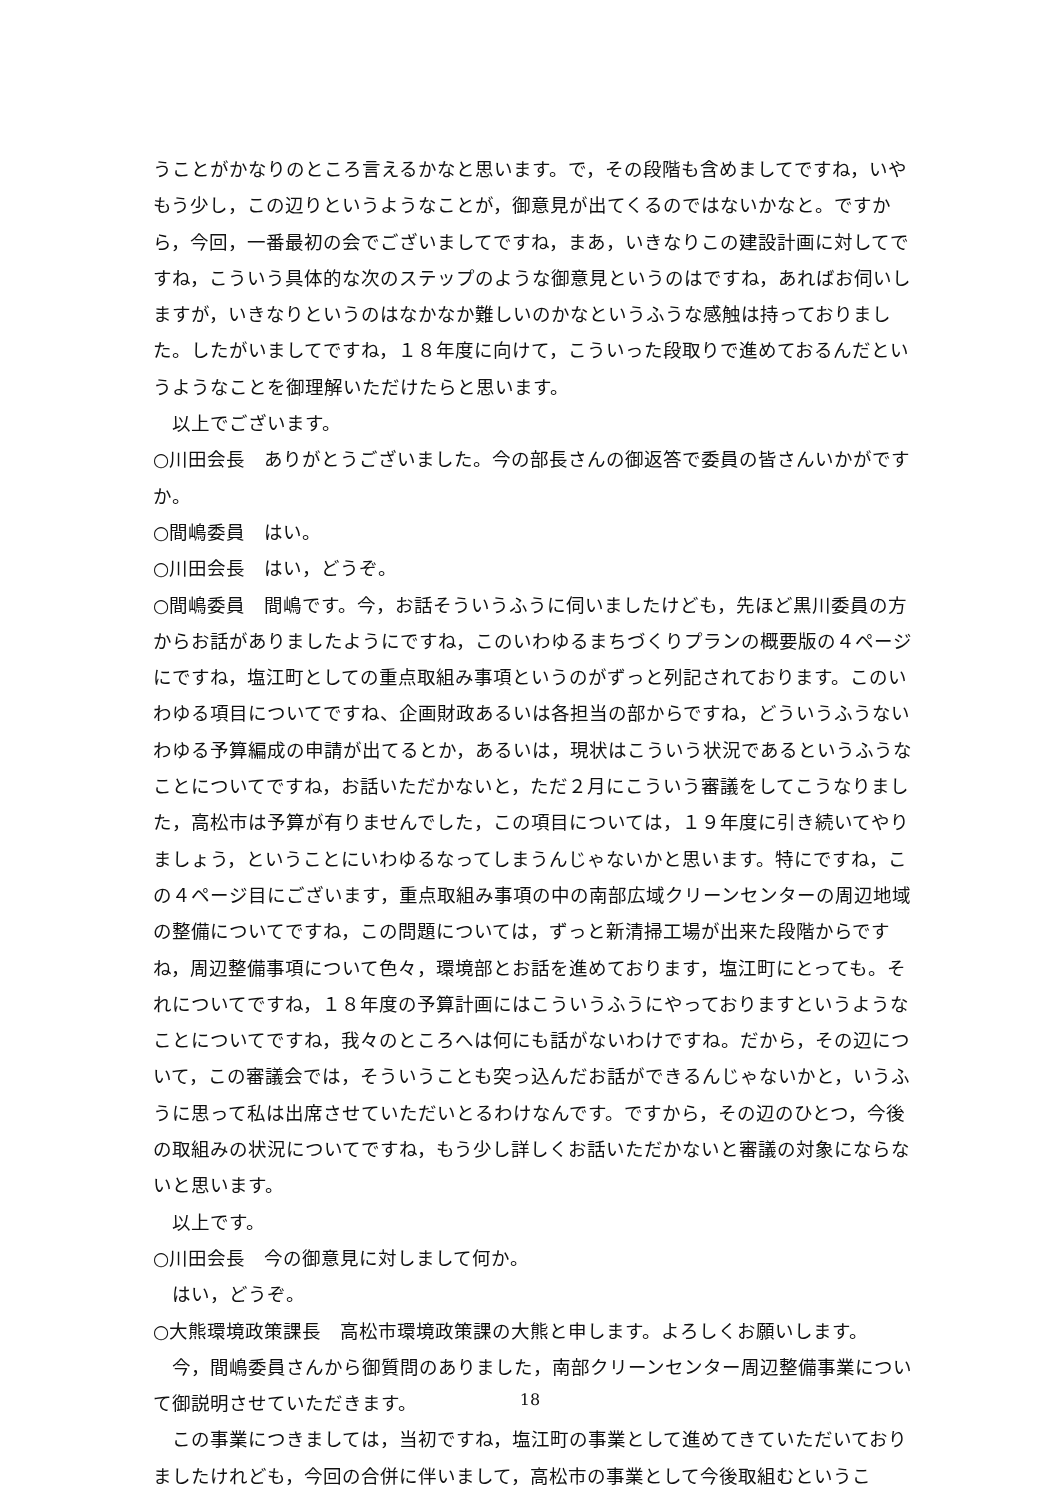うことがかなりのところ言えるかなと思います。で，その段階も含めましてですね，いやもう少し，この辺りというようなことが，御意見が出てくるのではないかなと。ですから，今回，一番最初の会でございましてですね，まあ，いきなりこの建設計画に対してですね，こういう具体的な次のステップのような御意見というのはですね，あればお伺いしますが，いきなりというのはなかなか難しいのかなというふうな感触は持っておりました。したがいましてですね，１８年度に向けて，こういった段取りで進めておるんだというようなことを御理解いただけたらと思います。
以上でございます。
○川田会長　ありがとうございました。今の部長さんの御返答で委員の皆さんいかがですか。
○間嶋委員　はい。
○川田会長　はい，どうぞ。
○間嶋委員　間嶋です。今，お話そういうふうに伺いましたけども，先ほど黒川委員の方からお話がありましたようにですね，このいわゆるまちづくりプランの概要版の４ページにですね，塩江町としての重点取組み事項というのがずっと列記されております。このいわゆる項目についてですね、企画財政あるいは各担当の部からですね，どういうふうないわゆる予算編成の申請が出てるとか，あるいは，現状はこういう状況であるというふうなことについてですね，お話いただかないと，ただ２月にこういう審議をしてこうなりました，高松市は予算が有りませんでした，この項目については，１９年度に引き続いてやりましょう，ということにいわゆるなってしまうんじゃないかと思います。特にですね，この４ページ目にございます，重点取組み事項の中の南部広域クリーンセンターの周辺地域の整備についてですね，この問題については，ずっと新清掃工場が出来た段階からですね，周辺整備事項について色々，環境部とお話を進めております，塩江町にとっても。それについてですね，１８年度の予算計画にはこういうふうにやっておりますというようなことについてですね，我々のところへは何にも話がないわけですね。だから，その辺について，この審議会では，そういうことも突っ込んだお話ができるんじゃないかと，いうふうに思って私は出席させていただいとるわけなんです。ですから，その辺のひとつ，今後の取組みの状況についてですね，もう少し詳しくお話いただかないと審議の対象にならないと思います。
以上です。
○川田会長　今の御意見に対しまして何か。
はい，どうぞ。
○大熊環境政策課長　高松市環境政策課の大熊と申します。よろしくお願いします。
今，間嶋委員さんから御質問のありました，南部クリーンセンター周辺整備事業について御説明させていただきます。
この事業につきましては，当初ですね，塩江町の事業として進めてきていただいておりましたけれども，今回の合併に伴いまして，高松市の事業として今後取組むというこ
18